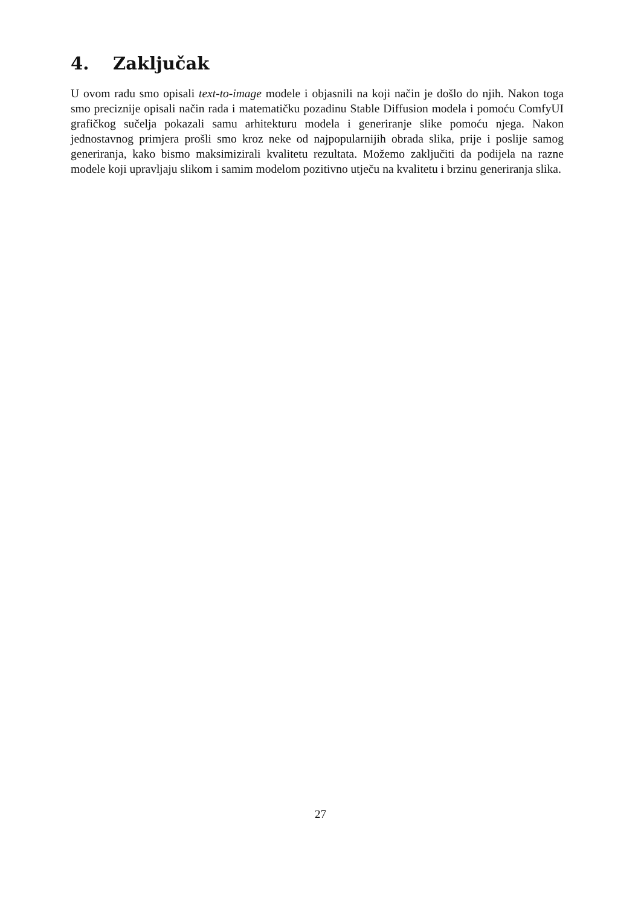4. Zaključak
U ovom radu smo opisali text-to-image modele i objasnili na koji način je došlo do njih. Nakon toga smo preciznije opisali način rada i matematičku pozadinu Stable Diffusion modela i pomoću ComfyUI grafičkog sučelja pokazali samu arhitekturu modela i generiranje slike pomoću njega. Nakon jednostavnog primjera prošli smo kroz neke od najpopularnijih obrada slika, prije i poslije samog generiranja, kako bismo maksimizirali kvalitetu rezultata. Možemo zaključiti da podijela na razne modele koji upravljaju slikom i samim modelom pozitivno utječu na kvalitetu i brzinu generiranja slika.
27